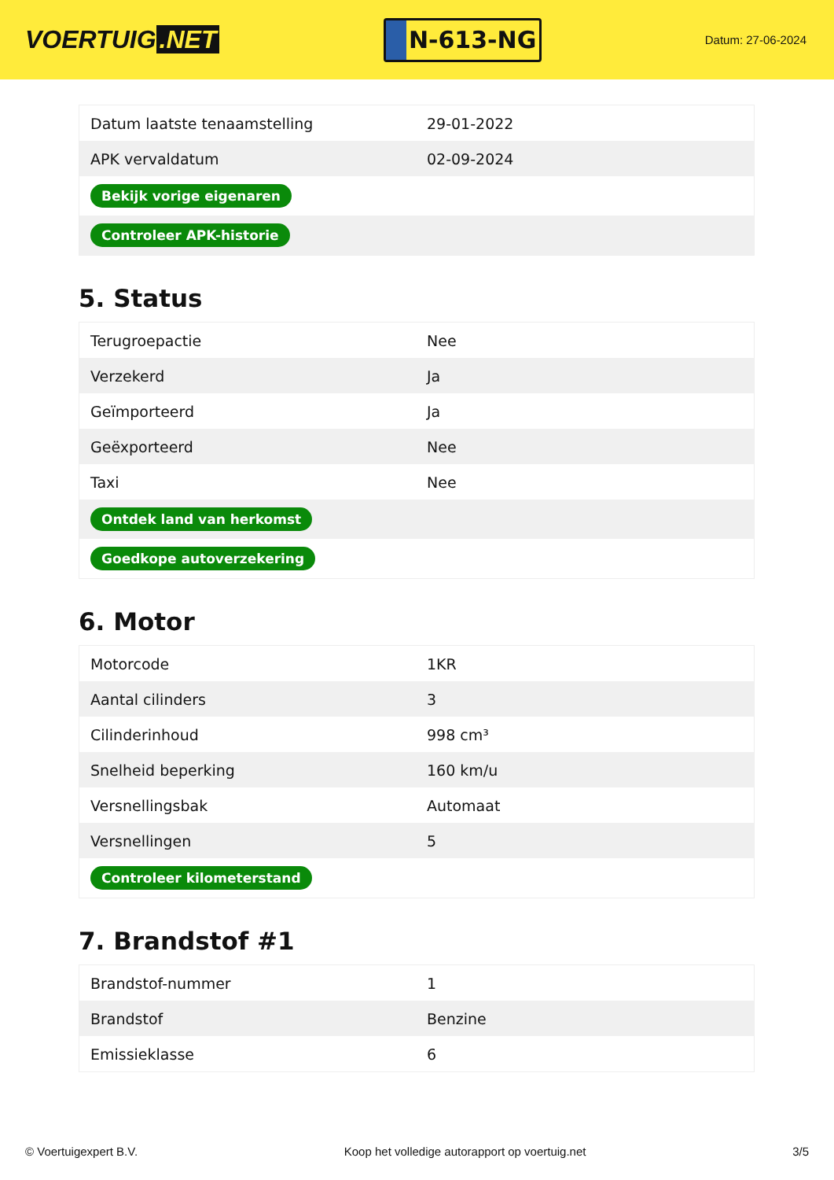VOERTUIG.NET
N-613-NG
Datum: 27-06-2024
| Datum laatste tenaamstelling | 29-01-2022 |
| APK vervaldatum | 02-09-2024 |
| Bekijk vorige eigenaren | |
| Controleer APK-historie | |
5. Status
| Terugroepactie | Nee |
| Verzekerd | Ja |
| Geïmporteerd | Ja |
| Geëxporteerd | Nee |
| Taxi | Nee |
| Ontdek land van herkomst | |
| Goedkope autoverzekering | |
6. Motor
| Motorcode | 1KR |
| Aantal cilinders | 3 |
| Cilinderinhoud | 998 cm³ |
| Snelheid beperking | 160 km/u |
| Versnellingsbak | Automaat |
| Versnellingen | 5 |
| Controleer kilometerstand | |
7. Brandstof #1
| Brandstof-nummer | 1 |
| Brandstof | Benzine |
| Emissieklasse | 6 |
© Voertuigexpert B.V. Koop het volledige autorapport op voertuig.net 3/5